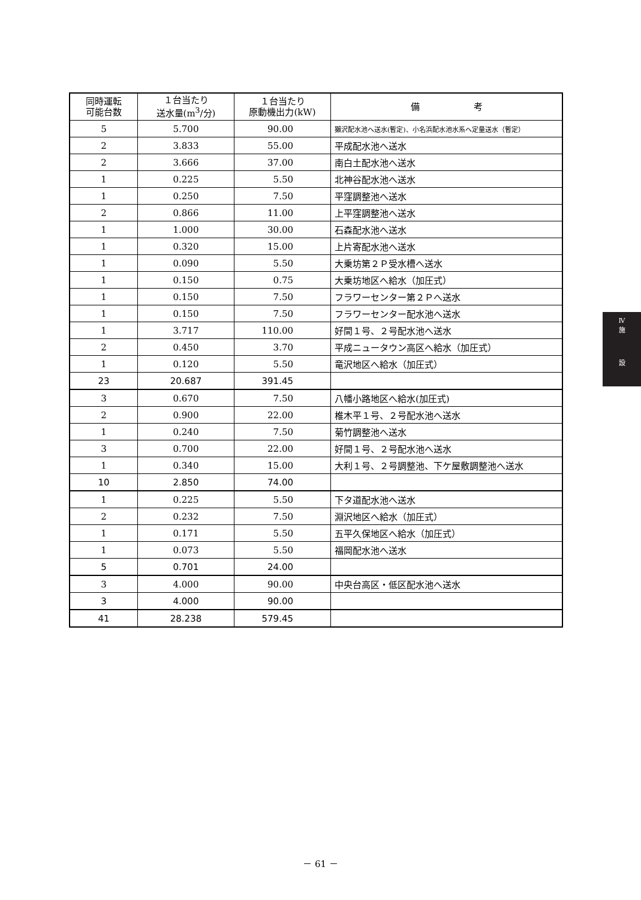| 同時運転 可能台数 | １台当たり 送水量(m<sup>3</sup>/分) | １台当たり 原動機出力(kW) | 備 考 |
| --- | --- | --- | --- |
| 5 | 5.700 | 90.00 | 獺沢配水池へ送水(暫定)、小名浜配水池水系へ定量送水（暫定） |
| 2 | 3.833 | 55.00 | 平成配水池へ送水 |
| 2 | 3.666 | 37.00 | 南白土配水池へ送水 |
| 1 | 0.225 | 5.50 | 北神谷配水池へ送水 |
| 1 | 0.250 | 7.50 | 平窪調整池へ送水 |
| 2 | 0.866 | 11.00 | 上平窪調整池へ送水 |
| 1 | 1.000 | 30.00 | 石森配水池へ送水 |
| 1 | 0.320 | 15.00 | 上片寄配水池へ送水 |
| 1 | 0.090 | 5.50 | 大乗坊第２Ｐ受水槽へ送水 |
| 1 | 0.150 | 0.75 | 大乗坊地区へ給水（加圧式） |
| 1 | 0.150 | 7.50 | フラワーセンター第２Ｐへ送水 |
| 1 | 0.150 | 7.50 | フラワーセンター配水池へ送水 |
| 1 | 3.717 | 110.00 | 好間１号、２号配水池へ送水 |
| 2 | 0.450 | 3.70 | 平成ニュータウン高区へ給水（加圧式） |
| 1 | 0.120 | 5.50 | 竜沢地区へ給水（加圧式） |
| 23 | 20.687 | 391.45 | |
| 3 | 0.670 | 7.50 | 八幡小路地区へ給水(加圧式) |
| 2 | 0.900 | 22.00 | 椎木平１号、２号配水池へ送水 |
| 1 | 0.240 | 7.50 | 菊竹調整池へ送水 |
| 3 | 0.700 | 22.00 | 好間１号、２号配水池へ送水 |
| 1 | 0.340 | 15.00 | 大利１号、２号調整池、下ケ屋敷調整池へ送水 |
| 10 | 2.850 | 74.00 | |
| 1 | 0.225 | 5.50 | 下タ道配水池へ送水 |
| 2 | 0.232 | 7.50 | 淵沢地区へ給水（加圧式） |
| 1 | 0.171 | 5.50 | 五平久保地区へ給水（加圧式） |
| 1 | 0.073 | 5.50 | 福岡配水池へ送水 |
| 5 | 0.701 | 24.00 | |
| 3 | 4.000 | 90.00 | 中央台高区・低区配水池へ送水 |
| 3 | 4.000 | 90.00 | |
| 41 | 28.238 | 579.45 | |
Ⅳ
施
設
－ 61 －